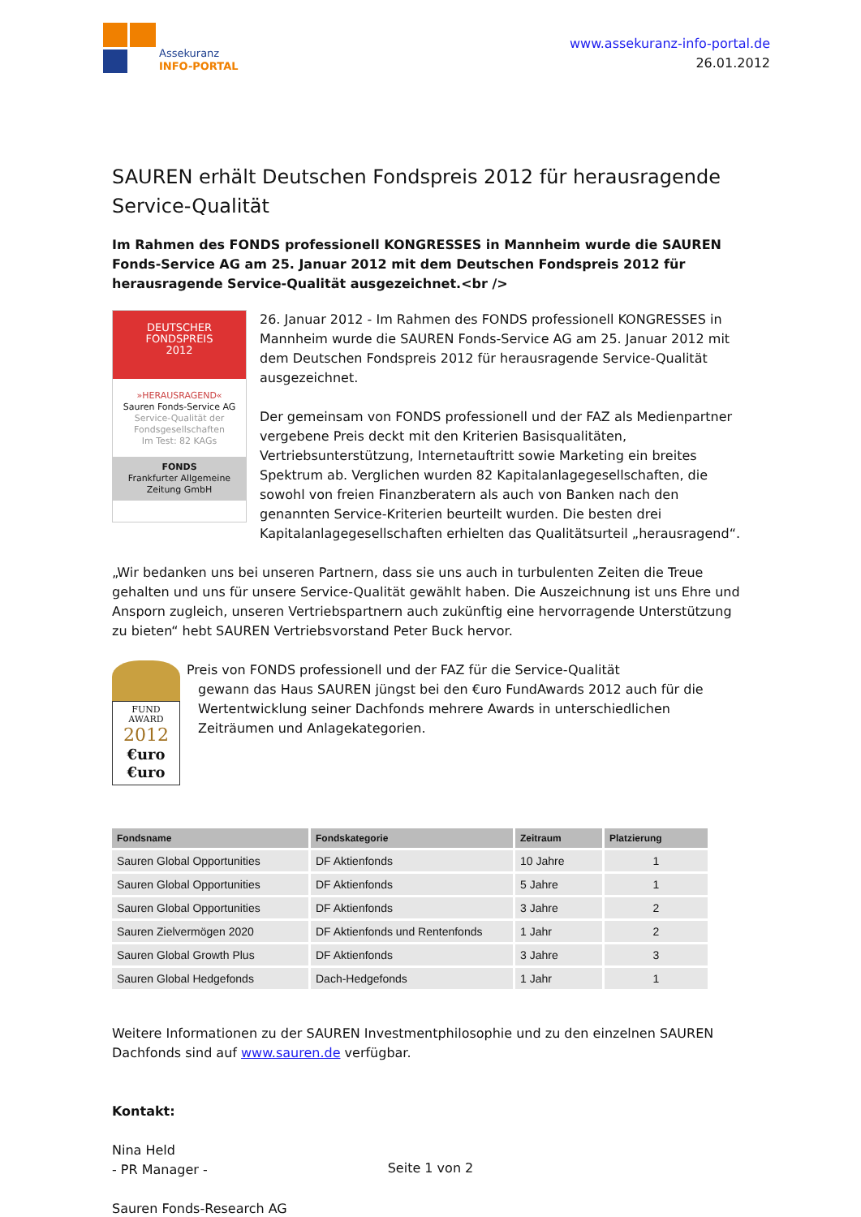Assekuranz
INFO-PORTAL
www.assekuranz-info-portal.de
26.01.2012
SAUREN erhält Deutschen Fondspreis 2012 für herausragende Service-Qualität
Im Rahmen des FONDS professionell KONGRESSES in Mannheim wurde die SAUREN Fonds-Service AG am 25. Januar 2012 mit dem Deutschen Fondspreis 2012 für herausragende Service-Qualität ausgezeichnet.<br />
DEUTSCHER
FONDSPREIS
2012
»HERAUSRAGEND«
Sauren Fonds-Service AG
Service-Qualität der Fondsgesellschaften
Im Test: 82 KAGs
FONDS
Frankfurter Allgemeine Zeitung GmbH
26. Januar 2012 - Im Rahmen des FONDS professionell KONGRESSES in Mannheim wurde die SAUREN Fonds-Service AG am 25. Januar 2012 mit dem Deutschen Fondspreis 2012 für herausragende Service-Qualität ausgezeichnet.
Der gemeinsam von FONDS professionell und der FAZ als Medienpartner vergebene Preis deckt mit den Kriterien Basisqualitäten, Vertriebsunterstützung, Internetauftritt sowie Marketing ein breites Spektrum ab. Verglichen wurden 82 Kapitalanlagegesellschaften, die sowohl von freien Finanzberatern als auch von Banken nach den genannten Service-Kriterien beurteilt wurden. Die besten drei Kapitalanlagegesellschaften erhielten das Qualitätsurteil „herausragend“.
„Wir bedanken uns bei unseren Partnern, dass sie uns auch in turbulenten Zeiten die Treue gehalten und uns für unsere Service-Qualität gewählt haben. Die Auszeichnung ist uns Ehre und Ansporn zugleich, unseren Vertriebspartnern auch zukünftig eine hervorragende Unterstützung zu bieten“ hebt SAUREN Vertriebsvorstand Peter Buck hervor.
FUND
AWARD
2012
€uro
€uro
Preis von FONDS professionell und der FAZ für die Service-Qualität
gewann das Haus SAUREN jüngst bei den €uro FundAwards 2012 auch für die Wertentwicklung seiner Dachfonds mehrere Awards in unterschiedlichen Zeiträumen und Anlagekategorien.
| Fondsname | Fondskategorie | Zeitraum | Platzierung |
| --- | --- | --- | --- |
| Sauren Global Opportunities | DF Aktienfonds | 10 Jahre | 1 |
| Sauren Global Opportunities | DF Aktienfonds | 5 Jahre | 1 |
| Sauren Global Opportunities | DF Aktienfonds | 3 Jahre | 2 |
| Sauren Zielvermögen 2020 | DF Aktienfonds und Rentenfonds | 1 Jahr | 2 |
| Sauren Global Growth Plus | DF Aktienfonds | 3 Jahre | 3 |
| Sauren Global Hedgefonds | Dach-Hedgefonds | 1 Jahr | 1 |
Weitere Informationen zu der SAUREN Investmentphilosophie und zu den einzelnen SAUREN Dachfonds sind auf www.sauren.de verfügbar.
Kontakt:
Nina Held
- PR Manager -
Sauren Fonds-Research AG
Seite 1 von 2